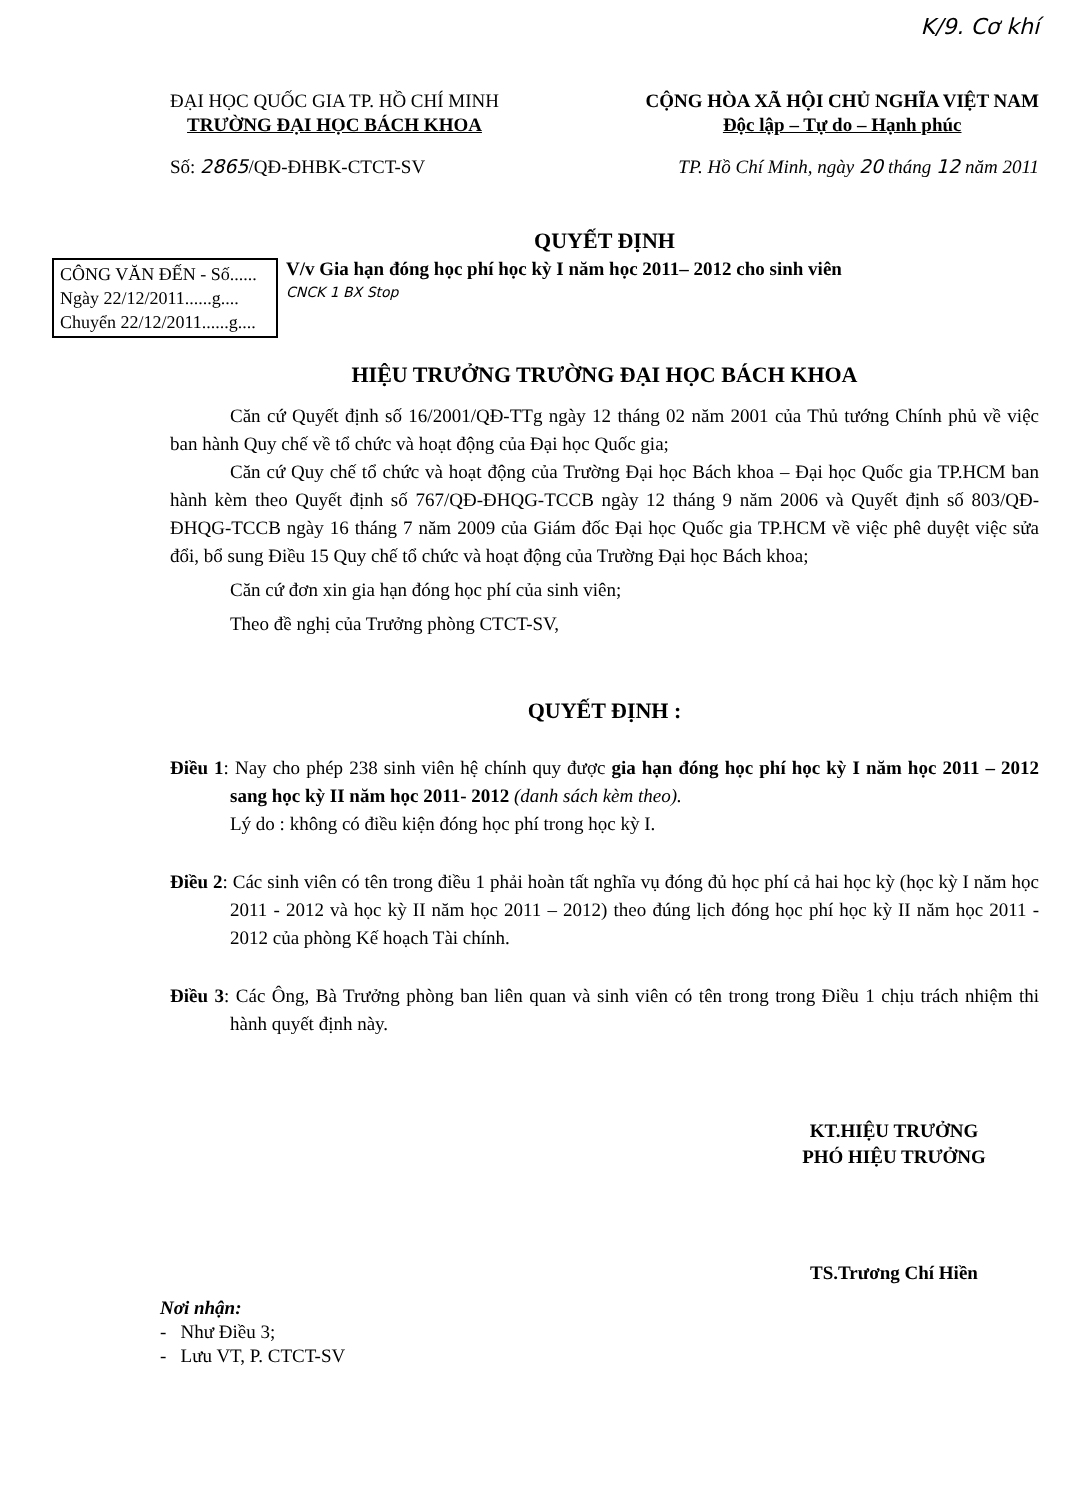K/9. Cơ khí
ĐẠI HỌC QUỐC GIA TP. HỒ CHÍ MINH
TRƯỜNG ĐẠI HỌC BÁCH KHOA
CỘNG HÒA XÃ HỘI CHỦ NGHĨA VIỆT NAM
Độc lập – Tự do – Hạnh phúc
Số: 2865/QĐ-ĐHBK-CTCT-SV TP. Hồ Chí Minh, ngày 20 tháng 12 năm 2011
QUYẾT ĐỊNH
CÔNG VĂN ĐẾN - Số......
Ngày 22/12/2011......g....
Chuyển 22/12/2011......g....
V/v Gia hạn đóng học phí học kỳ I năm học 2011– 2012 cho sinh viên
CNCK 1 BX Stop
HIỆU TRƯỞNG TRƯỜNG ĐẠI HỌC BÁCH KHOA
Căn cứ Quyết định số 16/2001/QĐ-TTg ngày 12 tháng 02 năm 2001 của Thủ tướng Chính phủ về việc ban hành Quy chế về tổ chức và hoạt động của Đại học Quốc gia;
Căn cứ Quy chế tổ chức và hoạt động của Trường Đại học Bách khoa – Đại học Quốc gia TP.HCM ban hành kèm theo Quyết định số 767/QĐ-ĐHQG-TCCB ngày 12 tháng 9 năm 2006 và Quyết định số 803/QĐ-ĐHQG-TCCB ngày 16 tháng 7 năm 2009 của Giám đốc Đại học Quốc gia TP.HCM về việc phê duyệt việc sửa đổi, bổ sung Điều 15 Quy chế tổ chức và hoạt động của Trường Đại học Bách khoa;
Căn cứ đơn xin gia hạn đóng học phí của sinh viên;
Theo đề nghị của Trưởng phòng CTCT-SV,
QUYẾT ĐỊNH :
Điều 1: Nay cho phép 238 sinh viên hệ chính quy được gia hạn đóng học phí học kỳ I năm học 2011 – 2012 sang học kỳ II năm học 2011- 2012 (danh sách kèm theo).
Lý do : không có điều kiện đóng học phí trong học kỳ I.
Điều 2: Các sinh viên có tên trong điều 1 phải hoàn tất nghĩa vụ đóng đủ học phí cả hai học kỳ (học kỳ I năm học 2011 - 2012 và học kỳ II năm học 2011 – 2012) theo đúng lịch đóng học phí học kỳ II năm học 2011 - 2012 của phòng Kế hoạch Tài chính.
Điều 3: Các Ông, Bà Trưởng phòng ban liên quan và sinh viên có tên trong trong Điều 1 chịu trách nhiệm thi hành quyết định này.
KT.HIỆU TRƯỞNG
PHÓ HIỆU TRƯỞNG
TS.Trương Chí Hiền
Nơi nhận:
- Như Điều 3;
- Lưu VT, P. CTCT-SV